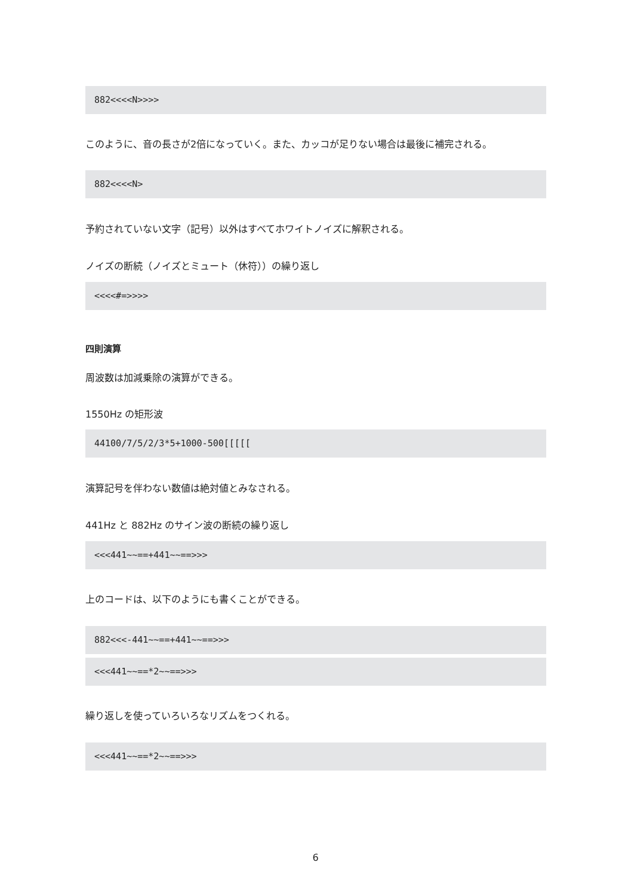882<<<<N>>>>
このように、音の長さが2倍になっていく。また、カッコが足りない場合は最後に補完される。
882<<<<N>
予約されていない文字（記号）以外はすべてホワイトノイズに解釈される。
ノイズの断続（ノイズとミュート（休符））の繰り返し
<<<<#=>>>>
四則演算
周波数は加減乗除の演算ができる。
1550Hz の矩形波
44100/7/5/2/3*5+1000-500[[[[[
演算記号を伴わない数値は絶対値とみなされる。
441Hz と 882Hz のサイン波の断続の繰り返し
<<<441~~==+441~~==>>>
上のコードは、以下のようにも書くことができる。
882<<<-441~~==+441~~==>>>
<<<441~~==*2~~==>>>
繰り返しを使っていろいろなリズムをつくれる。
<<<441~~==*2~~==>>>
6